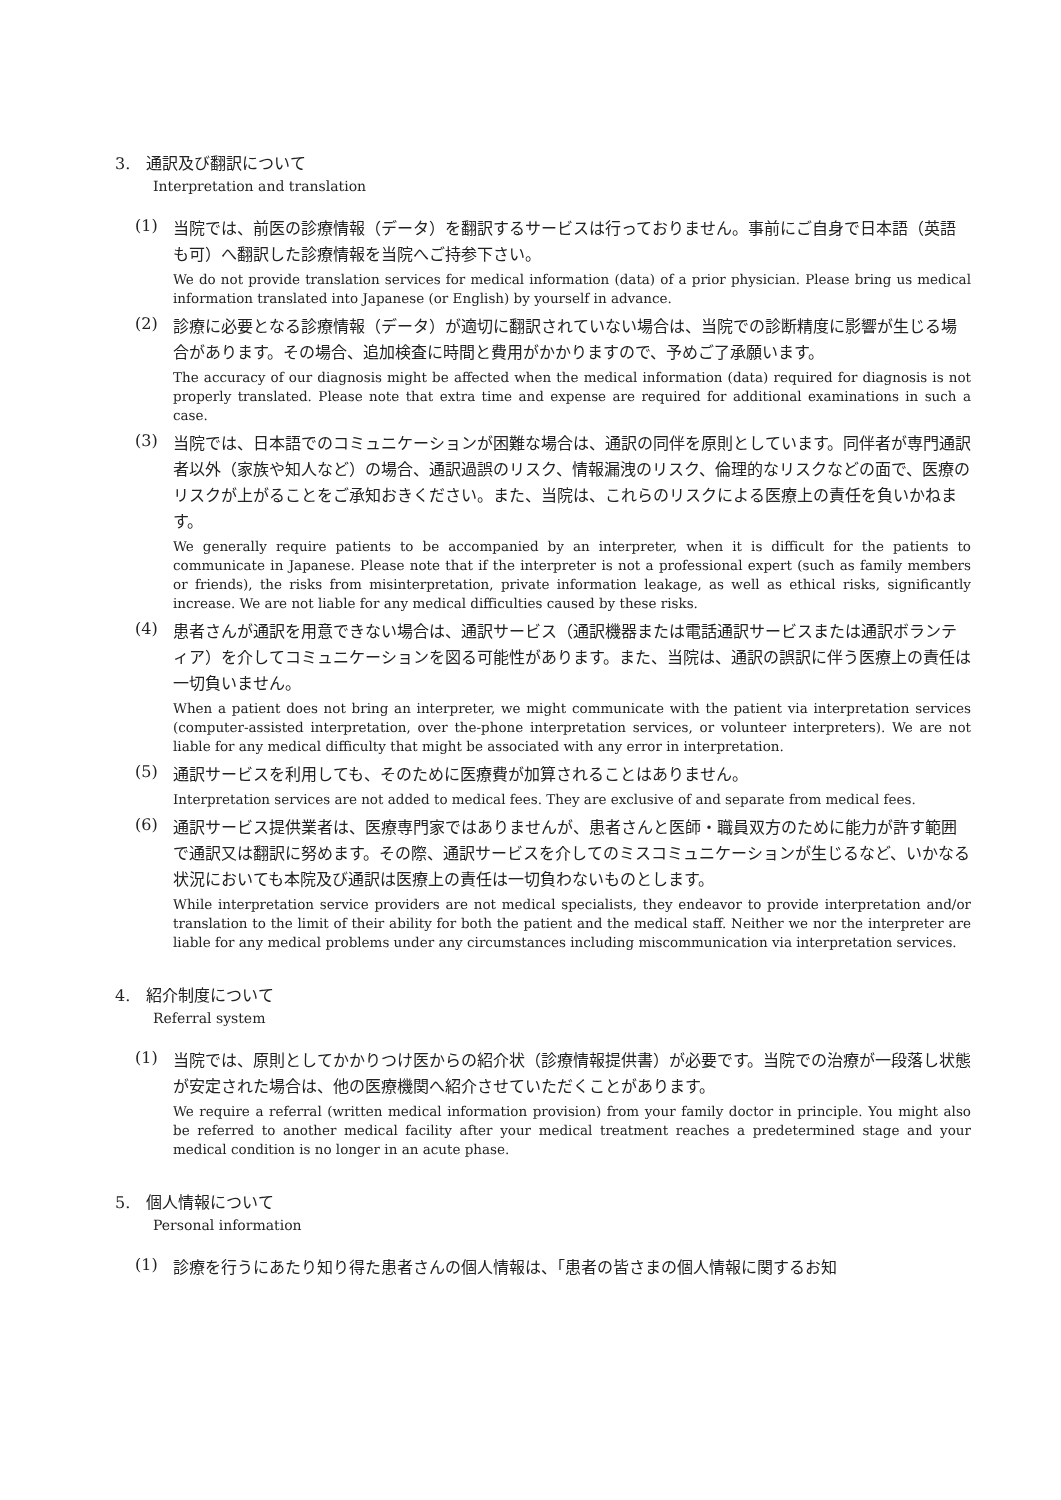3. 通訳及び翻訳について
Interpretation and translation
(1)
当院では、前医の診療情報（データ）を翻訳するサービスは行っておりません。事前にご自身で日本語（英語も可）へ翻訳した診療情報を当院へご持参下さい。
We do not provide translation services for medical information (data) of a prior physician. Please bring us medical information translated into Japanese (or English) by yourself in advance.
(2)
診療に必要となる診療情報（データ）が適切に翻訳されていない場合は、当院での診断精度に影響が生じる場合があります。その場合、追加検査に時間と費用がかかりますので、予めご了承願います。
The accuracy of our diagnosis might be affected when the medical information (data) required for diagnosis is not properly translated. Please note that extra time and expense are required for additional examinations in such a case.
(3)
当院では、日本語でのコミュニケーションが困難な場合は、通訳の同伴を原則としています。同伴者が専門通訳者以外（家族や知人など）の場合、通訳過誤のリスク、情報漏洩のリスク、倫理的なリスクなどの面で、医療のリスクが上がることをご承知おきください。また、当院は、これらのリスクによる医療上の責任を負いかねます。
We generally require patients to be accompanied by an interpreter, when it is difficult for the patients to communicate in Japanese. Please note that if the interpreter is not a professional expert (such as family members or friends), the risks from misinterpretation, private information leakage, as well as ethical risks, significantly increase. We are not liable for any medical difficulties caused by these risks.
(4)
患者さんが通訳を用意できない場合は、通訳サービス（通訳機器または電話通訳サービスまたは通訳ボランティア）を介してコミュニケーションを図る可能性があります。また、当院は、通訳の誤訳に伴う医療上の責任は一切負いません。
When a patient does not bring an interpreter, we might communicate with the patient via interpretation services (computer-assisted interpretation, over the-phone interpretation services, or volunteer interpreters). We are not liable for any medical difficulty that might be associated with any error in interpretation.
(5)
通訳サービスを利用しても、そのために医療費が加算されることはありません。
Interpretation services are not added to medical fees. They are exclusive of and separate from medical fees.
(6)
通訳サービス提供業者は、医療専門家ではありませんが、患者さんと医師・職員双方のために能力が許す範囲で通訳又は翻訳に努めます。その際、通訳サービスを介してのミスコミュニケーションが生じるなど、いかなる状況においても本院及び通訳は医療上の責任は一切負わないものとします。
While interpretation service providers are not medical specialists, they endeavor to provide interpretation and/or translation to the limit of their ability for both the patient and the medical staff. Neither we nor the interpreter are liable for any medical problems under any circumstances including miscommunication via interpretation services.
4. 紹介制度について
Referral system
(1)
当院では、原則としてかかりつけ医からの紹介状（診療情報提供書）が必要です。当院での治療が一段落し状態が安定された場合は、他の医療機関へ紹介させていただくことがあります。
We require a referral (written medical information provision) from your family doctor in principle. You might also be referred to another medical facility after your medical treatment reaches a predetermined stage and your medical condition is no longer in an acute phase.
5. 個人情報について
Personal information
(1)
診療を行うにあたり知り得た患者さんの個人情報は、「患者の皆さまの個人情報に関するお知